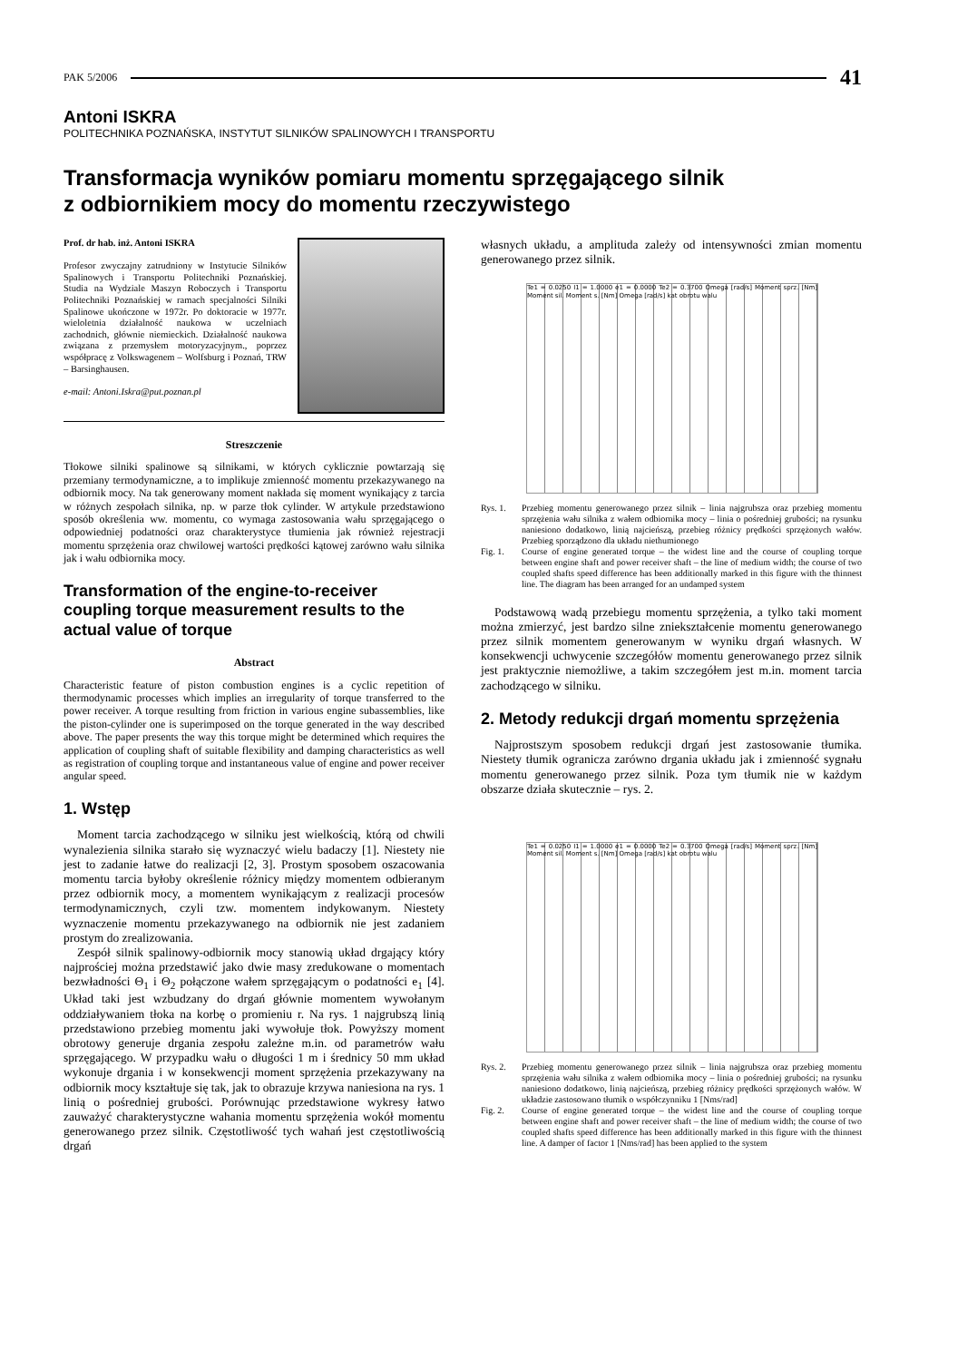PAK 5/2006 41
Antoni ISKRA
POLITECHNIKA POZNAŃSKA, INSTYTUT SILNIKÓW SPALINOWYCH I TRANSPORTU
Transformacja wyników pomiaru momentu sprzęgającego silnik
z odbiornikiem mocy do momentu rzeczywistego
Prof. dr hab. inż. Antoni ISKRA
Profesor zwyczajny zatrudniony w Instytucie Silników Spalinowych i Transportu Politechniki Poznańskiej. Studia na Wydziale Maszyn Roboczych i Transportu Politechniki Poznańskiej w ramach specjalności Silniki Spalinowe ukończone w 1972r. Po doktoracie w 1977r. wieloletnia działalność naukowa w uczelniach zachodnich, głównie niemieckich. Działalność naukowa związana z przemysłem motoryzacyjnym., poprzez współpracę z Volkswagenem – Wolfsburg i Poznań, TRW – Barsinghausen.
e-mail: Antoni.Iskra@put.poznan.pl
Streszczenie
Tłokowe silniki spalinowe są silnikami, w których cyklicznie powtarzają się przemiany termodynamiczne, a to implikuje zmienność momentu przekazywanego na odbiornik mocy. Na tak generowany moment nakłada się moment wynikający z tarcia w różnych zespołach silnika, np. w parze tłok cylinder. W artykule przedstawiono sposób określenia ww. momentu, co wymaga zastosowania wału sprzęgającego o odpowiedniej podatności oraz charakterystyce tłumienia jak również rejestracji momentu sprzężenia oraz chwilowej wartości prędkości kątowej zarówno wału silnika jak i wału odbiornika mocy.
Transformation of the engine-to-receiver coupling torque measurement results to the actual value of torque
Abstract
Characteristic feature of piston combustion engines is a cyclic repetition of thermodynamic processes which implies an irregularity of torque transferred to the power receiver. A torque resulting from friction in various engine subassemblies, like the piston-cylinder one is superimposed on the torque generated in the way described above. The paper presents the way this torque might be determined which requires the application of coupling shaft of suitable flexibility and damping characteristics as well as registration of coupling torque and instantaneous value of engine and power receiver angular speed.
1. Wstęp
Moment tarcia zachodzącego w silniku jest wielkością, którą od chwili wynalezienia silnika starało się wyznaczyć wielu badaczy [1]. Niestety nie jest to zadanie łatwe do realizacji [2, 3]. Prostym sposobem oszacowania momentu tarcia byłoby określenie różnicy między momentem odbieranym przez odbiornik mocy, a momentem wynikającym z realizacji procesów termodynamicznych, czyli tzw. momentem indykowanym. Niestety wyznaczenie momentu przekazywanego na odbiornik nie jest zadaniem prostym do zrealizowania.
Zespół silnik spalinowy-odbiornik mocy stanowią układ drgający który najprościej można przedstawić jako dwie masy zredukowane o momentach bezwładności Θ<sub>1</sub> i Θ<sub>2</sub> połączone wałem sprzęgającym o podatności e<sub>1</sub> [4]. Układ taki jest wzbudzany do drgań głównie momentem wywołanym oddziaływaniem tłoka na korbę o promieniu r. Na rys. 1 najgrubszą linią przedstawiono przebieg momentu jaki wywołuje tłok. Powyższy moment obrotowy generuje drgania zespołu zależne m.in. od parametrów wału sprzęgającego. W przypadku wału o długości 1 m i średnicy 50 mm układ wykonuje drgania i w konsekwencji moment sprzężenia przekazywany na odbiornik mocy kształtuje się tak, jak to obrazuje krzywa naniesiona na rys. 1 linią o pośredniej grubości. Porównując przedstawione wykresy łatwo zauważyć charakterystyczne wahania momentu sprzężenia wokół momentu generowanego przez silnik. Częstotliwość tych wahań jest częstotliwością drgań
własnych układu, a amplituda zależy od intensywności zmian momentu generowanego przez silnik.
Te1 = 0.0250 I1 = 1.0000 e1 = 0.0000 Te2 = 0.3700 Omega [rad/s] Moment sprz. [Nm] Moment sil. Moment s. [Nm] Omega [rad/s] kat obrotu walu
Rys. 1. Przebieg momentu generowanego przez silnik – linia najgrubsza oraz przebieg momentu sprzężenia wału silnika z wałem odbiornika mocy – linia o pośredniej grubości; na rysunku naniesiono dodatkowo, linią najcieńszą, przebieg różnicy prędkości sprzężonych wałów. Przebieg sporządzono dla układu niethumionego Fig. 1. Course of engine generated torque – the widest line and the course of coupling torque between engine shaft and power receiver shaft – the line of medium width; the course of two coupled shafts speed difference has been additionally marked in this figure with the thinnest line. The diagram has been arranged for an undamped system
Podstawową wadą przebiegu momentu sprzężenia, a tylko taki moment można zmierzyć, jest bardzo silne zniekształcenie momentu generowanego przez silnik momentem generowanym w wyniku drgań własnych. W konsekwencji uchwycenie szczegółów momentu generowanego przez silnik jest praktycznie niemożliwe, a takim szczegółem jest m.in. moment tarcia zachodzącego w silniku.
2. Metody redukcji drgań momentu sprzężenia
Najprostszym sposobem redukcji drgań jest zastosowanie tłumika. Niestety tłumik ogranicza zarówno drgania układu jak i zmienność sygnału momentu generowanego przez silnik. Poza tym tłumik nie w każdym obszarze działa skutecznie – rys. 2.
Te1 = 0.0250 I1 = 1.0000 e1 = 0.0000 Te2 = 0.3700 Omega [rad/s] Moment sprz. [Nm] Moment sil. Moment s. [Nm] Omega [rad/s] kat obrotu walu
Rys. 2. Przebieg momentu generowanego przez silnik – linia najgrubsza oraz przebieg momentu sprzężenia wału silnika z wałem odbiornika mocy – linia o pośredniej grubości; na rysunku naniesiono dodatkowo, linią najcieńszą, przebieg różnicy prędkości sprzężonych wałów. W układzie zastosowano tłumik o współczynniku 1 [Nms/rad] Fig. 2. Course of engine generated torque – the widest line and the course of coupling torque between engine shaft and power receiver shaft – the line of medium width; the course of two coupled shafts speed difference has been additionally marked in this figure with the thinnest line. A damper of factor 1 [Nms/rad] has been applied to the system